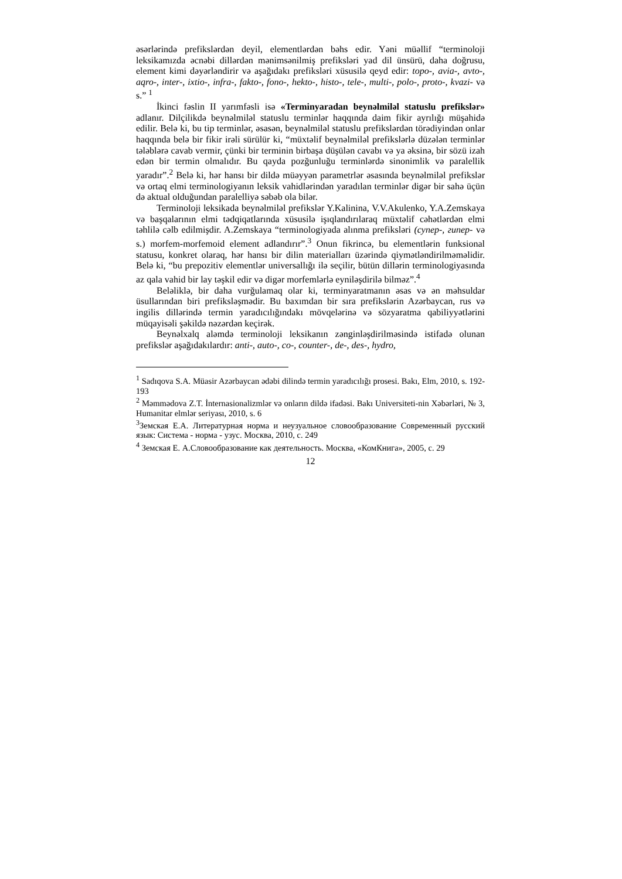əsərlərində prefikslərdən deyil, elementlərdən bəhs edir. Yəni müəllif “terminoloji leksikamızda əcnəbi dillərdən mənimsənilmiş prefiksləri yad dil ünsürü, daha doğrusu, element kimi dəyərləndirir və aşağıdakı prefiksləri xüsusilə qeyd edir: topo-, avia-, avto-, aqro-, inter-, ixtio-, infra-, fakto-, fono-, hekto-, histo-, tele-, multi-, polo-, proto-, kvazi- və s.” <sup>1</sup>
İkinci fəslin II yarımfəsli isə «Terminyaradan beynəlmiləl statuslu prefikslər» adlanır. Dilçilikdə beynəlmiləl statuslu terminlər haqqında daim fikir ayrılığı müşahidə edilir. Belə ki, bu tip terminlər, əsasən, beynəlmiləl statuslu prefikslərdən törədiyindən onlar haqqında belə bir fikir irəli sürülür ki, “müxtəlif beynəlmiləl prefikslərlə düzələn terminlər tələblərə cavab vermir, çünki bir terminin birbaşa düşülən cavabı və ya əksinə, bir sözü izah edən bir termin olmalıdır. Bu qayda pozğunluğu terminlərdə sinonimlik və paralellik yaradır”.<sup>2</sup> Belə ki, hər hansı bir dildə müəyyən parametrlər əsasında beynəlmiləl prefikslər və ortaq elmi terminologiyanın leksik vahidlərindən yaradılan terminlər digər bir sahə üçün də aktual olduğundan paralelliyə səbəb ola bilər.
Terminoloji leksikada beynəlmiləl prefikslər Y.Kalinina, V.V.Akulenko, Y.A.Zemskaya və başqalarının elmi tədqiqatlarında xüsusilə işıqlandırılaraq müxtəlif cəhətlərdən elmi təhlilə cəlb edilmişdir. A.Zemskaya “terminologiyada alınma prefiksləri (супер-, гипер- və s.) morfem-morfemoid element adlandırır”.<sup>3</sup> Onun fikrincə, bu elementlərin funksional statusu, konkret olaraq, hər hansı bir dilin materialları üzərində qiymətləndirilməməlidir. Belə ki, “bu prepozitiv elementlər universallığı ilə seçilir, bütün dillərin terminologiyasında az qala vahid bir lay təşkil edir və digər morfemlərlə eyniləşdirilə bilməz”.<sup>4</sup>
Beləliklə, bir daha vurğulamaq olar ki, terminyaratmanın əsas və ən məhsuldar üsullarından biri prefiksləşmədir. Bu baxımdan bir sıra prefikslərin Azərbaycan, rus və ingilis dillərində termin yaradıcılığındakı mövqelərinə və sözyaratma qabiliyyətlərini müqayisəli şəkildə nəzərdən keçirək.
Beynəlxalq aləmdə terminoloji leksikanın zənginləşdirilməsində istifadə olunan prefikslər aşağıdakılardır: anti-, auto-, co-, counter-, de-, des-, hydro,
<sup>1</sup> Sadıqova S.A. Müasir Azərbaycan ədəbi dilində termin yaradıcılığı prosesi. Bakı, Elm, 2010, s. 192-193
<sup>2</sup> Məmmədova Z.T. İnternasionalizmlər və onların dildə ifadəsi. Bakı Universiteti-nin Xəbərləri, № 3, Humanitar elmlər seriyası, 2010, s. 6
<sup>3</sup> Земская Е.А. Литературная норма и неузуальное словообразование Современный русский язык: Система - норма - узус. Москва, 2010, с. 249
<sup>4</sup> Земская Е. А.Словообразование как деятельность. Москва, «КомКнига», 2005, с. 29
12